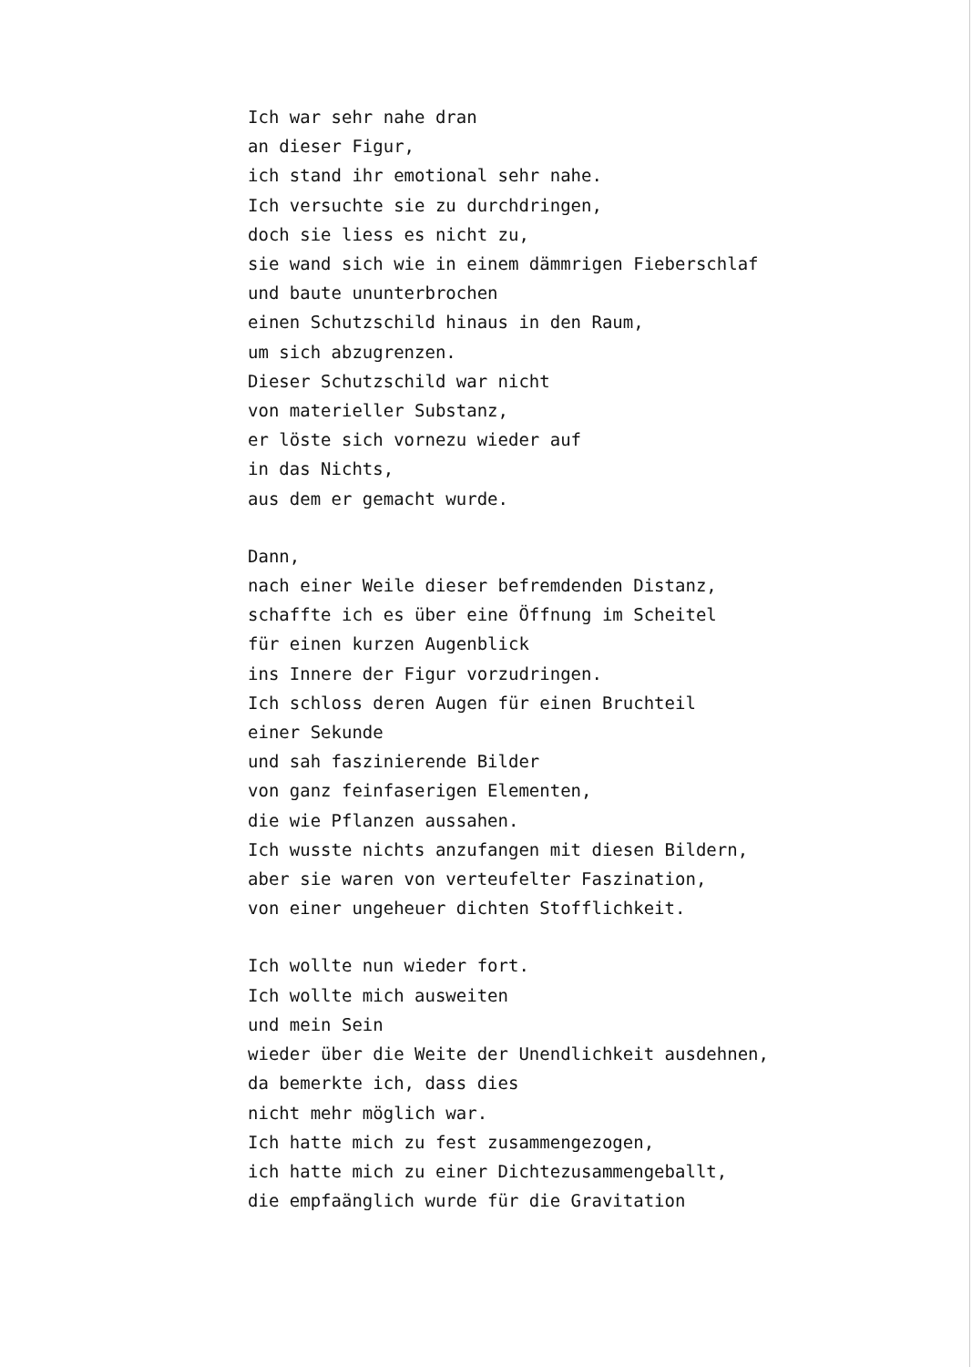Ich war sehr nahe dran
an dieser Figur,
ich stand ihr emotional sehr nahe.
Ich versuchte sie zu durchdringen,
doch sie liess es nicht zu,
sie wand sich wie in einem dämmrigen Fieberschlaf
und baute ununterbrochen
einen Schutzschild hinaus in den Raum,
um sich abzugrenzen.
Dieser Schutzschild war nicht
von materieller Substanz,
er löste sich vornezu wieder auf
in das Nichts,
aus dem er gemacht wurde.
Dann,
nach einer Weile dieser befremdenden Distanz,
schaffte ich es über eine Öffnung im Scheitel
für einen kurzen Augenblick
ins Innere der Figur vorzudringen.
Ich schloss deren Augen für einen Bruchteil
einer Sekunde
und sah faszinierende Bilder
von ganz feinfaserigen Elementen,
die wie Pflanzen aussahen.
Ich wusste nichts anzufangen mit diesen Bildern,
aber sie waren von verteufelter Faszination,
von einer ungeheuer dichten Stofflichkeit.
Ich wollte nun wieder fort.
Ich wollte mich ausweiten
und mein Sein
wieder über die Weite der Unendlichkeit ausdehnen,
da bemerkte ich, dass dies
nicht mehr möglich war.
Ich hatte mich zu fest zusammengezogen,
ich hatte mich zu einer Dichtezusammengeballt,
die empfaänglich wurde für die Gravitation